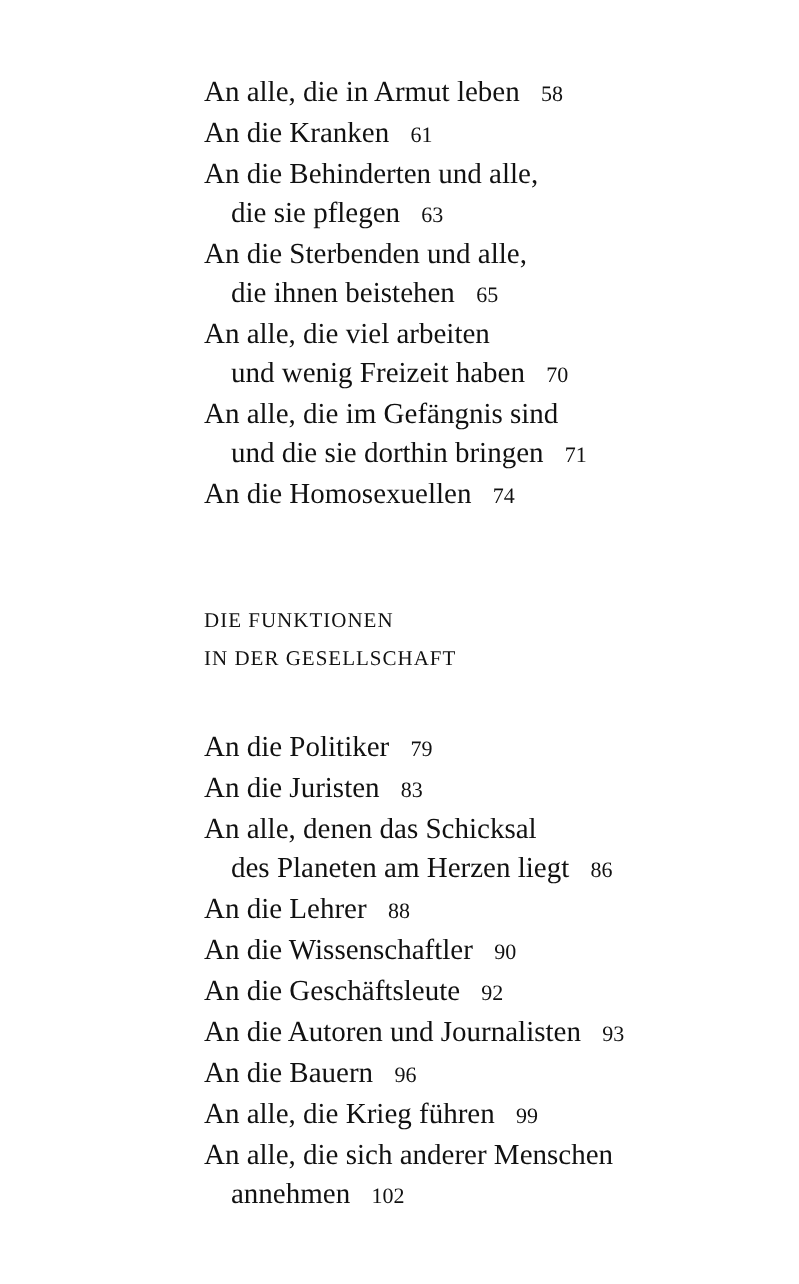An alle, die in Armut leben 58
An die Kranken 61
An die Behinderten und alle,
die sie pflegen 63
An die Sterbenden und alle,
die ihnen beistehen 65
An alle, die viel arbeiten
und wenig Freizeit haben 70
An alle, die im Gefängnis sind
und die sie dorthin bringen 71
An die Homosexuellen 74
DIE FUNKTIONEN
IN DER GESELLSCHAFT
An die Politiker 79
An die Juristen 83
An alle, denen das Schicksal
des Planeten am Herzen liegt 86
An die Lehrer 88
An die Wissenschaftler 90
An die Geschäftsleute 92
An die Autoren und Journalisten 93
An die Bauern 96
An alle, die Krieg führen 99
An alle, die sich anderer Menschen
annehmen 102